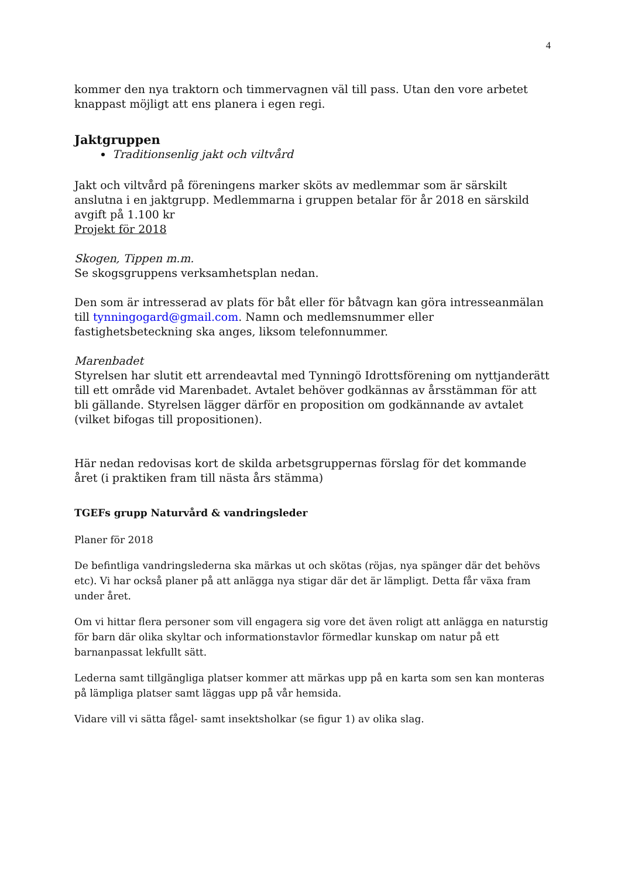4
kommer den nya traktorn och timmervagnen väl till pass. Utan den vore arbetet knappast möjligt att ens planera i egen regi.
Jaktgruppen
Traditionsenlig jakt och viltvård
Jakt och viltvård på föreningens marker sköts av medlemmar som är särskilt anslutna i en jaktgrupp. Medlemmarna i gruppen betalar för år 2018 en särskild avgift på 1.100 kr
Projekt för 2018
Skogen, Tippen m.m.
Se skogsgruppens verksamhetsplan nedan.
Den som är intresserad av plats för båt eller för båtvagn kan göra intresseanmälan till tynningogard@gmail.com. Namn och medlemsnummer eller fastighetsbeteckning ska anges, liksom telefonnummer.
Marenbadet
Styrelsen har slutit ett arrendeavtal med Tynningö Idrottsförening om nyttjanderätt till ett område vid Marenbadet. Avtalet behöver godkännas av årsstämman för att bli gällande. Styrelsen lägger därför en proposition om godkännande av avtalet (vilket bifogas till propositionen).
Här nedan redovisas kort de skilda arbetsgruppernas förslag för det kommande året (i praktiken fram till nästa års stämma)
TGEFs grupp Naturvård & vandringsleder
Planer för 2018
De befintliga vandringslederna ska märkas ut och skötas (röjas, nya spänger där det behövs etc). Vi har också planer på att anlägga nya stigar där det är lämpligt. Detta får växa fram under året.
Om vi hittar flera personer som vill engagera sig vore det även roligt att anlägga en naturstig för barn där olika skyltar och informationstavlor förmedlar kunskap om natur på ett barnanpassat lekfullt sätt.
Lederna samt tillgängliga platser kommer att märkas upp på en karta som sen kan monteras på lämpliga platser samt läggas upp på vår hemsida.
Vidare vill vi sätta fågel- samt insektsholkar (se figur 1) av olika slag.